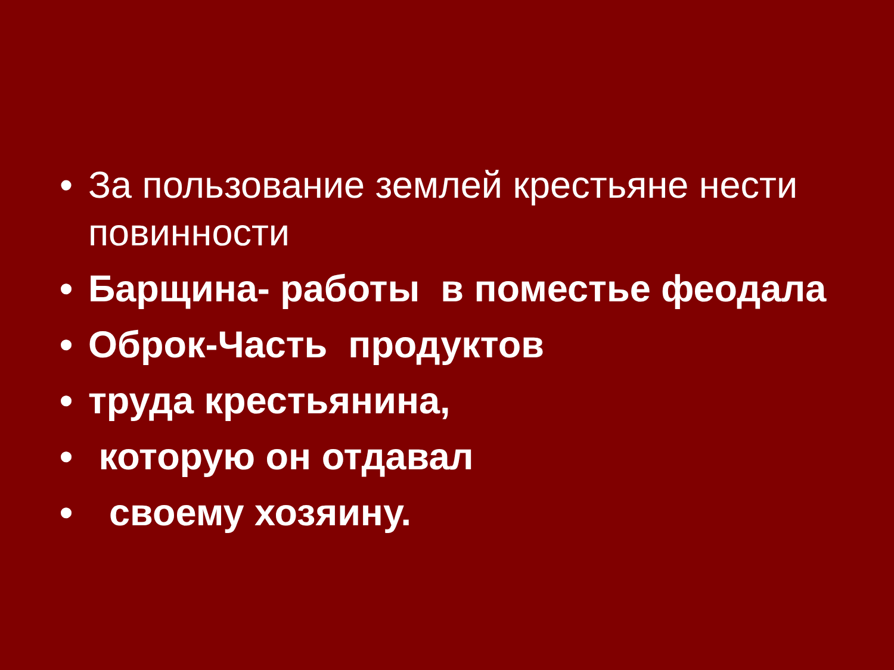• За пользование землей крестьяне нести повинности
• Барщина- работы в поместье феодала
• Оброк-Часть продуктов
• труда крестьянина,
• которую он отдавал
• своему хозяину.